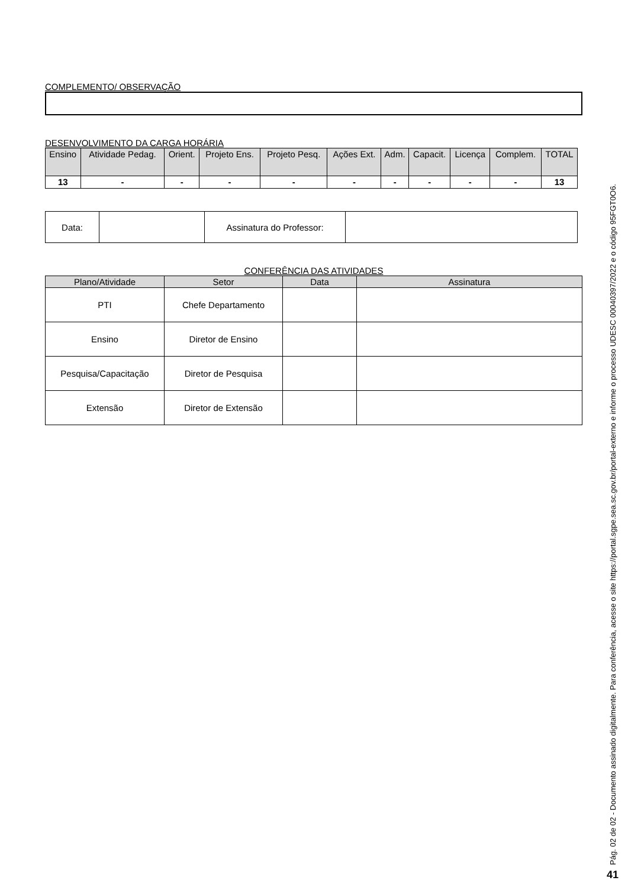COMPLEMENTO/ OBSERVAÇÃO
DESENVOLVIMENTO DA CARGA HORÁRIA
| Ensino | Atividade Pedag. | Orient. | Projeto Ens. | Projeto Pesq. | Ações Ext. | Adm. | Capacit. | Licença | Complem. | TOTAL |
| --- | --- | --- | --- | --- | --- | --- | --- | --- | --- | --- |
| 13 | - | - | - | - | - | - | - | - | - | 13 |
| Data: | | Assinatura do Professor: | |
CONFERÊNCIA DAS ATIVIDADES
| Plano/Atividade | Setor | Data | Assinatura |
| --- | --- | --- | --- |
| PTI | Chefe Departamento | | |
| Ensino | Diretor de Ensino | | |
| Pesquisa/Capacitação | Diretor de Pesquisa | | |
| Extensão | Diretor de Extensão | | |
Pág. 02 de 02 - Documento assinado digitalmente. Para conferência, acesse o site https://portal.sgpe.sea.sc.gov.br/portal-externo e informe o processo UDESC 00040397/2022 e o código 95FGT0O6.
41